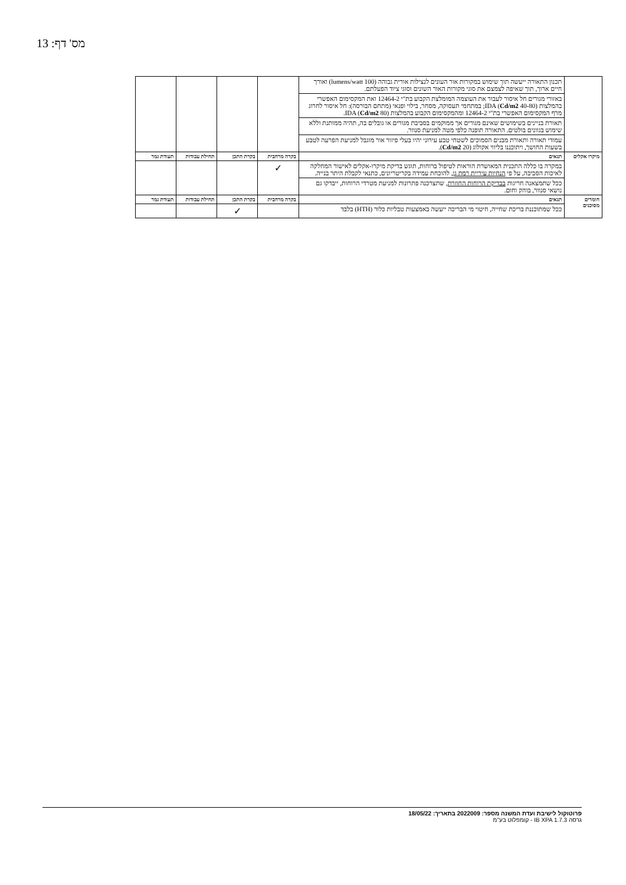מס' דף: 13
| | תכנון התאורה ייעשה תוך שימוש במקורות אור העונים לנצילות אורית גבוהה (100 lumens/watt) ואורך חיים ארוך, תוך שאיפה לצמצם את סוגי מקורות האור השונים וסוגי ציוד הפעלתם. | | | | |
| | באזורי מגורים חל איסור לעבור את העוצמה המומלצת הקבוע בת"י 12464-2 ואת המקסימום האפשרי בהמלצות IDA ( Cd/m2 40-80); במתחמי תעסוקה, מסחר, בילוי ופנאי (מתחם הבורסה): חל איסור לחרוג מרף המקסימום האפשרי בת"י 12464-2 ומהמקסימום הקבוע בהמלצות IDA ( Cd/m2 80). | | | | |
| | תאורת בניינים בשימושים שאינם מגורים אך ממוקמים בסביבת מגורים או גובלים בה, תהיה ממותנת וללא שימוש בגוונים בולטים. התאורה תופנה כלפי מטה למניעת סנוור. | | | | |
| | עמודי תאורה ותאורת מבנים הסמוכים לשטחי טבע עירוני יהיו בעלי פיזור אור מוגבל למניעת הפרעה לטבע בשעות החושך, ויתוכננו בליווי אקולוג ( Cd/m2 20). | | | | |
| מיקרו אקלים | תנאים | בקרה מרחבית | בקרת התכן | תחילת עבודות | תעודת גמר |
| | במקרה בו כללה התכנית המאושרת הוראות לטיפול ברוחות, תוגש בדיקת מיקרו-אקלים לאישור המחלקה לאיכות הסביבה, על פי הנחיות עיריית רמת גן , להוכחת עמידה בקריטריונים, כתנאי לקבלת היתר בנייה. | ✓ | | | |
| | ככל שתמצאנה חריגות בבדיקת הרוחות החוזרת , שתצרכנה פתרונות למניעת מטרדי הרוחות, ייבדקו גם נושאי סנוור, בוהק וחום. | | | | |
| חומרים מסוכנים | תנאים | בקרה מרחבית | בקרת התכן | תחילת עבודות | תעודת גמר |
| | ככל שמתוכננת בריכת שחייה, חיטוי מי הבריכה ייעשה באמצעות טבליות כלור (HTH) בלבד | | ✓ | | |
פרוטוקול לישיבת ועדת המשנה מספר: 2022009 בתאריך: 18/05/22
גרסה IB XPA 1.7.3 - קומפלוט בע"מ